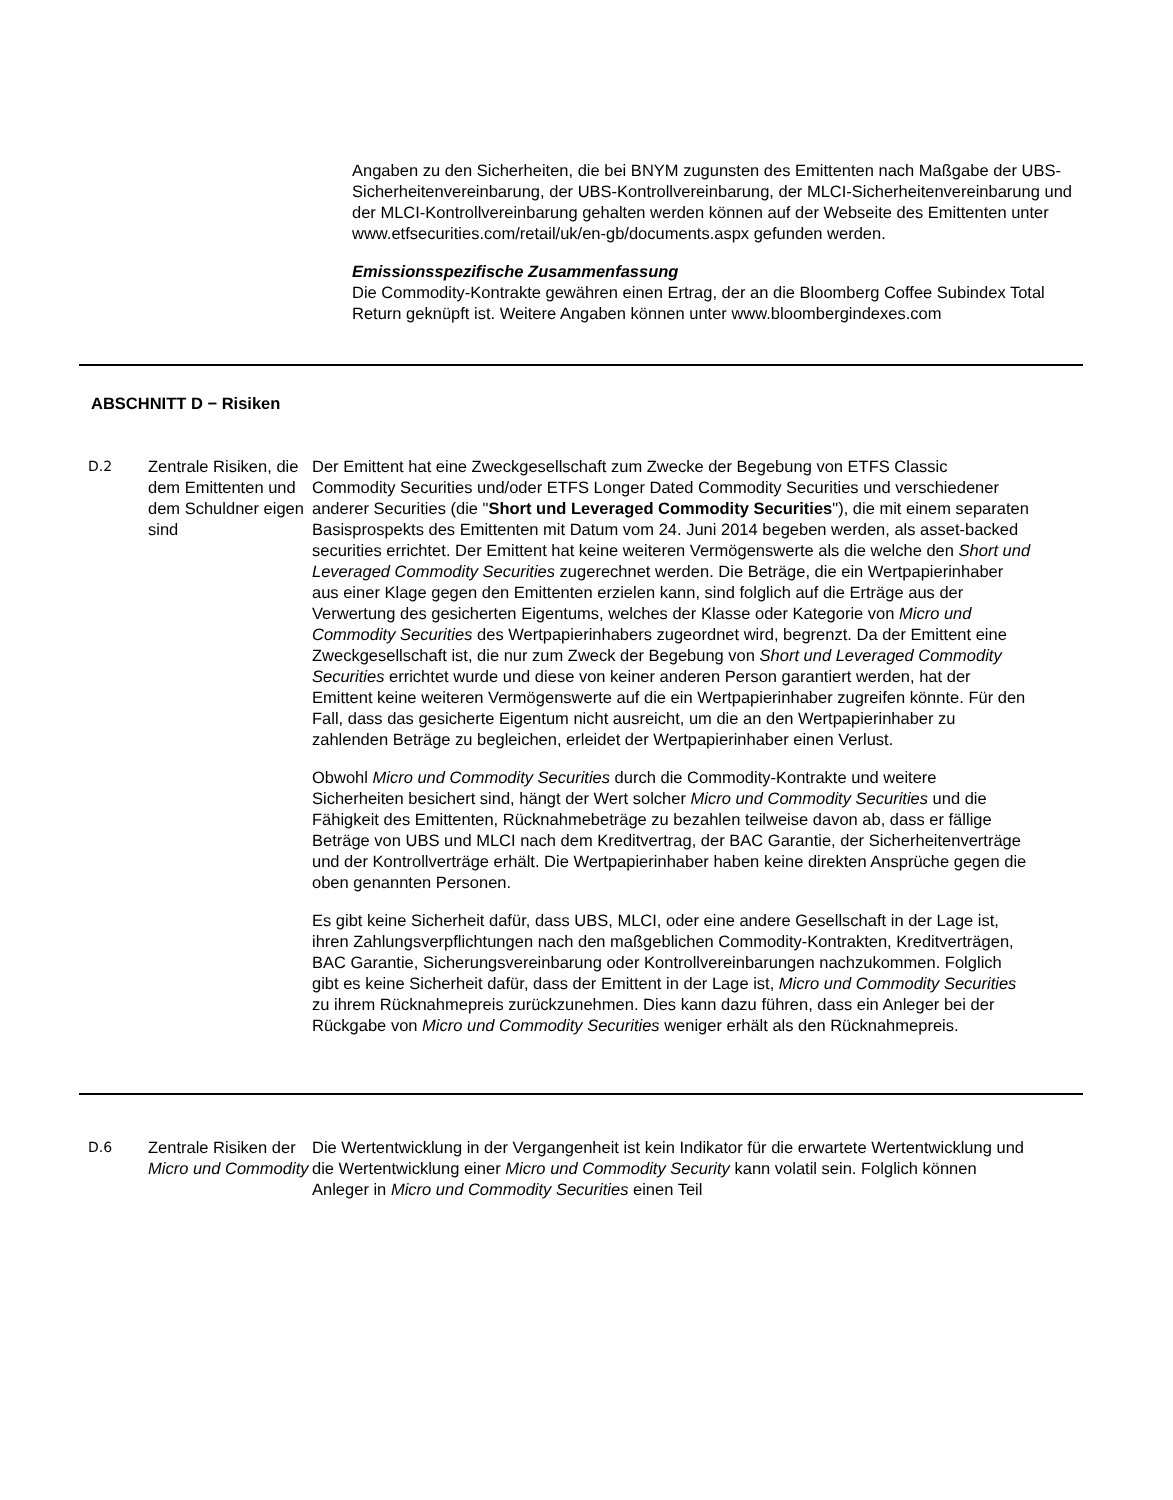Angaben zu den Sicherheiten, die bei BNYM zugunsten des Emittenten nach Maßgabe der UBS-Sicherheitenvereinbarung, der UBS-Kontrollvereinbarung, der MLCI-Sicherheitenvereinbarung und der MLCI-Kontrollvereinbarung gehalten werden können auf der Webseite des Emittenten unter www.etfsecurities.com/retail/uk/en-gb/documents.aspx gefunden werden.
Emissionsspezifische Zusammenfassung
Die Commodity-Kontrakte gewähren einen Ertrag, der an die Bloomberg Coffee Subindex Total Return geknüpft ist. Weitere Angaben können unter www.bloombergindexes.com
ABSCHNITT D − Risiken
D.2
Zentrale Risiken, die dem Emittenten und dem Schuldner eigen sind
Der Emittent hat eine Zweckgesellschaft zum Zwecke der Begebung von ETFS Classic Commodity Securities und/oder ETFS Longer Dated Commodity Securities und verschiedener anderer Securities (die "Short und Leveraged Commodity Securities"), die mit einem separaten Basisprospekts des Emittenten mit Datum vom 24. Juni 2014 begeben werden, als asset-backed securities errichtet. Der Emittent hat keine weiteren Vermögenswerte als die welche den Short und Leveraged Commodity Securities zugerechnet werden. Die Beträge, die ein Wertpapierinhaber aus einer Klage gegen den Emittenten erzielen kann, sind folglich auf die Erträge aus der Verwertung des gesicherten Eigentums, welches der Klasse oder Kategorie von Micro und Commodity Securities des Wertpapierinhabers zugeordnet wird, begrenzt. Da der Emittent eine Zweckgesellschaft ist, die nur zum Zweck der Begebung von Short und Leveraged Commodity Securities errichtet wurde und diese von keiner anderen Person garantiert werden, hat der Emittent keine weiteren Vermögenswerte auf die ein Wertpapierinhaber zugreifen könnte. Für den Fall, dass das gesicherte Eigentum nicht ausreicht, um die an den Wertpapierinhaber zu zahlenden Beträge zu begleichen, erleidet der Wertpapierinhaber einen Verlust.
Obwohl Micro und Commodity Securities durch die Commodity-Kontrakte und weitere Sicherheiten besichert sind, hängt der Wert solcher Micro und Commodity Securities und die Fähigkeit des Emittenten, Rücknahmebeträge zu bezahlen teilweise davon ab, dass er fällige Beträge von UBS und MLCI nach dem Kreditvertrag, der BAC Garantie, der Sicherheitenverträge und der Kontrollverträge erhält. Die Wertpapierinhaber haben keine direkten Ansprüche gegen die oben genannten Personen.
Es gibt keine Sicherheit dafür, dass UBS, MLCI, oder eine andere Gesellschaft in der Lage ist, ihren Zahlungsverpflichtungen nach den maßgeblichen Commodity-Kontrakten, Kreditverträgen, BAC Garantie, Sicherungsvereinbarung oder Kontrollvereinbarungen nachzukommen. Folglich gibt es keine Sicherheit dafür, dass der Emittent in der Lage ist, Micro und Commodity Securities zu ihrem Rücknahmepreis zurückzunehmen. Dies kann dazu führen, dass ein Anleger bei der Rückgabe von Micro und Commodity Securities weniger erhält als den Rücknahmepreis.
D.6
Zentrale Risiken der Micro und Commodity
Die Wertentwicklung in der Vergangenheit ist kein Indikator für die erwartete Wertentwicklung und die Wertentwicklung einer Micro und Commodity Security kann volatil sein. Folglich können Anleger in Micro und Commodity Securities einen Teil